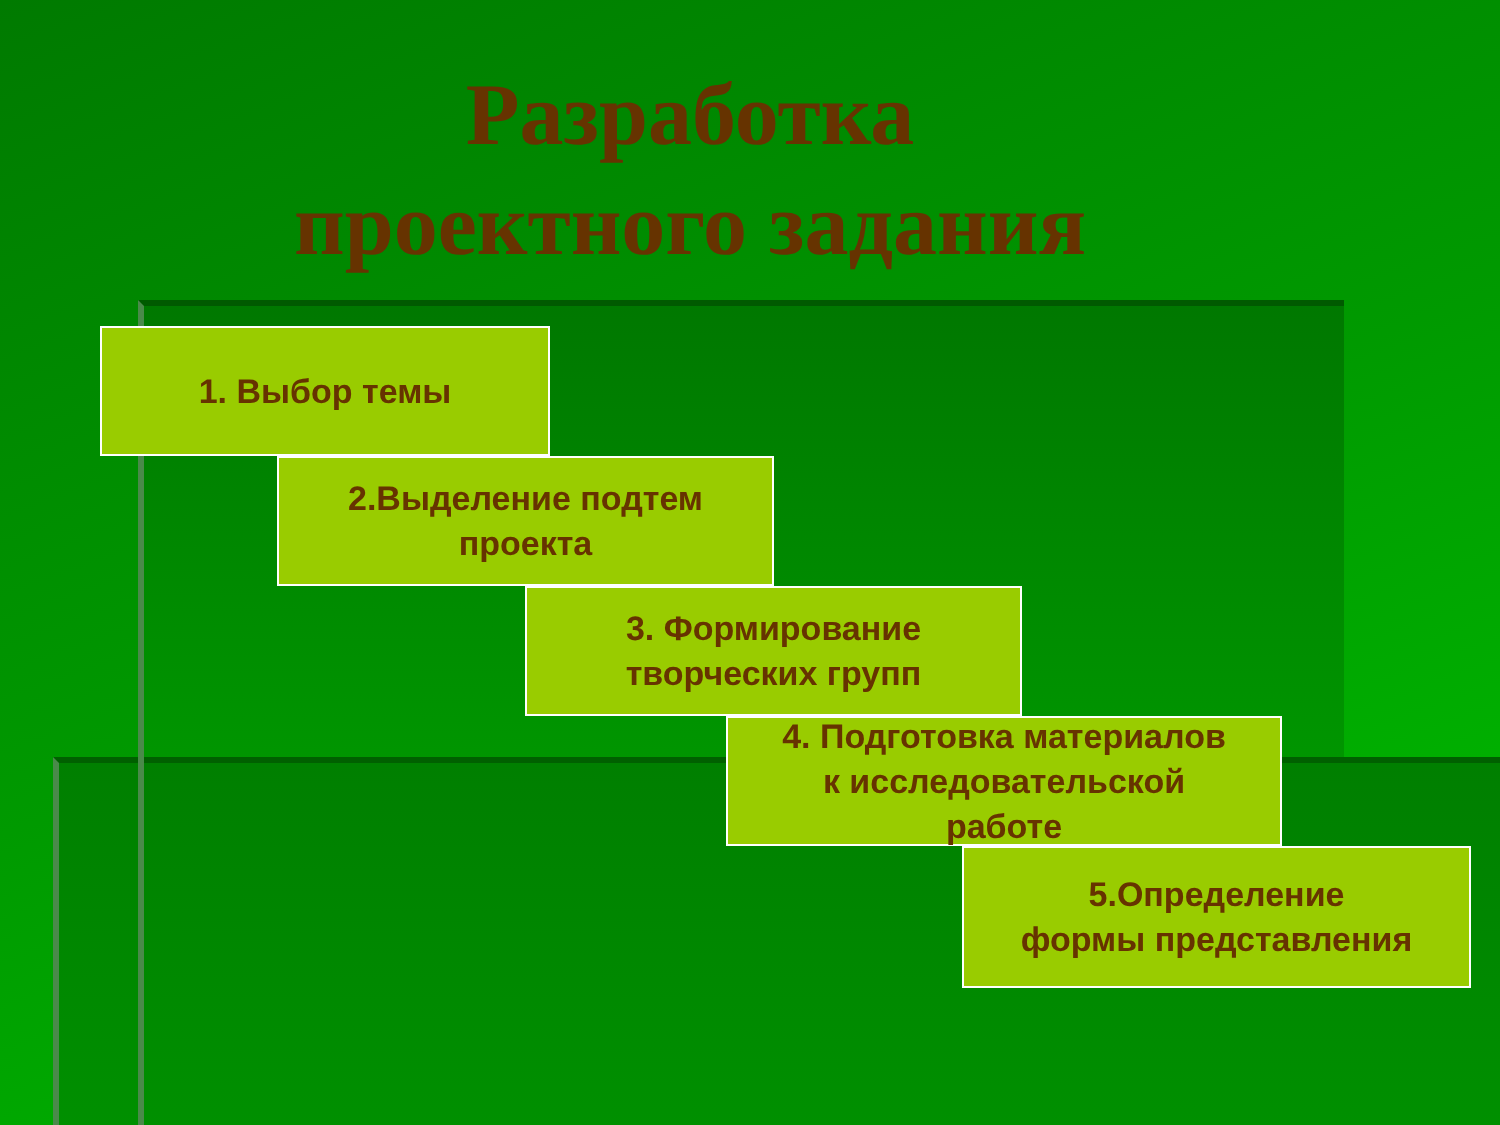Разработка
проектного задания
1. Выбор темы
2.Выделение подтем
проекта
3. Формирование
творческих групп
4. Подготовка материалов
к исследовательской
работе
5.Определение
формы представления